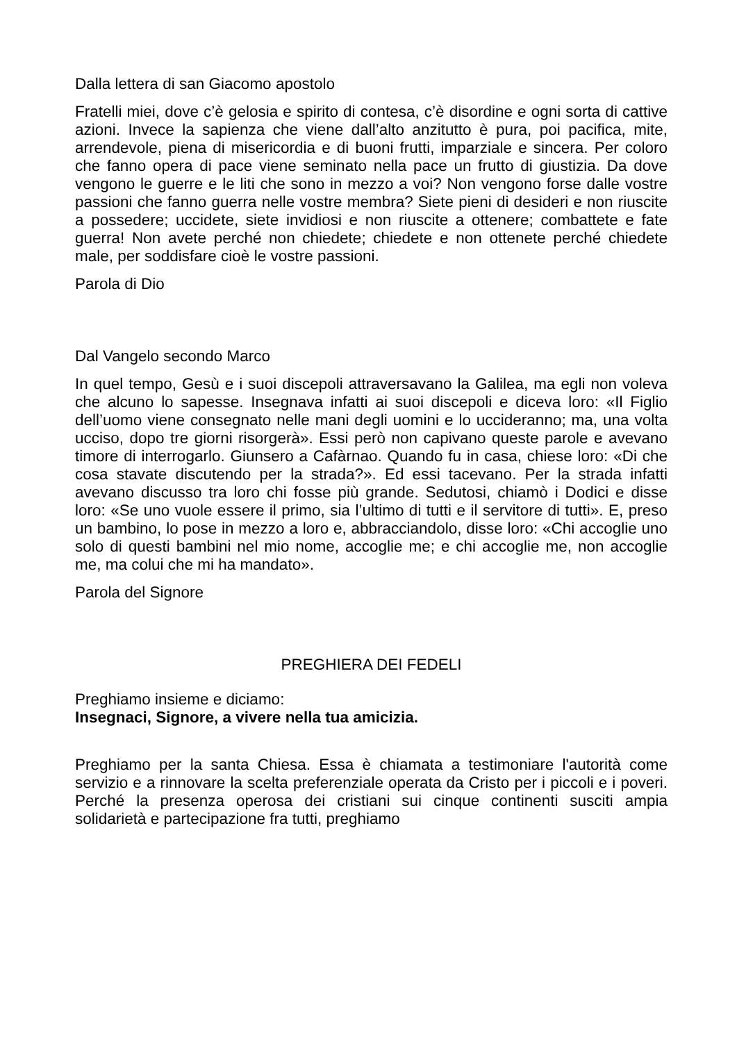Dalla lettera di san Giacomo apostolo
Fratelli miei, dove c’è gelosia e spirito di contesa, c’è disordine e ogni sorta di cattive azioni. Invece la sapienza che viene dall’alto anzitutto è pura, poi pacifica, mite, arrendevole, piena di misericordia e di buoni frutti, imparziale e sincera. Per coloro che fanno opera di pace viene seminato nella pace un frutto di giustizia. Da dove vengono le guerre e le liti che sono in mezzo a voi? Non vengono forse dalle vostre passioni che fanno guerra nelle vostre membra? Siete pieni di desideri e non riuscite a possedere; uccidete, siete invidiosi e non riuscite a ottenere; combattete e fate guerra! Non avete perché non chiedete; chiedete e non ottenete perché chiedete male, per soddisfare cioè le vostre passioni.
Parola di Dio
Dal Vangelo secondo Marco
In quel tempo, Gesù e i suoi discepoli attraversavano la Galilea, ma egli non voleva che alcuno lo sapesse. Insegnava infatti ai suoi discepoli e diceva loro: «Il Figlio dell’uomo viene consegnato nelle mani degli uomini e lo uccideranno; ma, una volta ucciso, dopo tre giorni risorgerà». Essi però non capivano queste parole e avevano timore di interrogarlo. Giunsero a Cafàrnao. Quando fu in casa, chiese loro: «Di che cosa stavate discutendo per la strada?». Ed essi tacevano. Per la strada infatti avevano discusso tra loro chi fosse più grande. Sedutosi, chiamò i Dodici e disse loro: «Se uno vuole essere il primo, sia l’ultimo di tutti e il servitore di tutti». E, preso un bambino, lo pose in mezzo a loro e, abbracciandolo, disse loro: «Chi accoglie uno solo di questi bambini nel mio nome, accoglie me; e chi accoglie me, non accoglie me, ma colui che mi ha mandato».
Parola del Signore
PREGHIERA DEI FEDELI
Preghiamo insieme e diciamo:
Insegnaci, Signore, a vivere nella tua amicizia.
Preghiamo per la santa Chiesa. Essa è chiamata a testimoniare l'autorità come servizio e a rinnovare la scelta preferenziale operata da Cristo per i piccoli e i poveri. Perché la presenza operosa dei cristiani sui cinque continenti susciti ampia solidarietà e partecipazione fra tutti, preghiamo